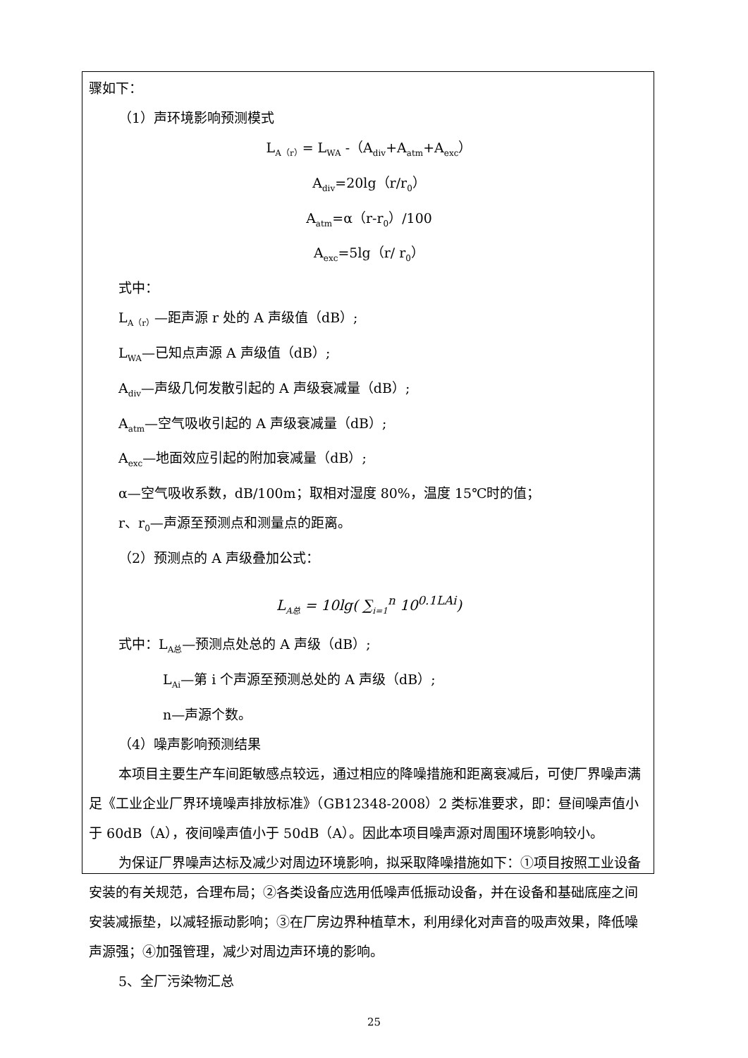骤如下：
（1）声环境影响预测模式
L<sub>A（r）</sub>= L<sub>WA</sub> -（A<sub>div</sub>+A<sub>atm</sub>+A<sub>exc</sub>）
A<sub>div</sub>=20lg（r/r<sub>0</sub>）
A<sub>atm</sub>=α（r-r<sub>0</sub>）/100
A<sub>exc</sub>=5lg（r/ r<sub>0</sub>）
式中：
L<sub>A（r）</sub>—距声源 r 处的 A 声级值（dB）;
L<sub>WA</sub>—已知点声源 A 声级值（dB）;
A<sub>div</sub>—声级几何发散引起的 A 声级衰减量（dB）;
A<sub>atm</sub>—空气吸收引起的 A 声级衰减量（dB）;
A<sub>exc</sub>—地面效应引起的附加衰减量（dB）;
α—空气吸收系数，dB/100m；取相对湿度 80%，温度 15℃时的值；
r、r<sub>0</sub>—声源至预测点和测量点的距离。
（2）预测点的 A 声级叠加公式：
L<sub>A总</sub> = 10lg( ∑<sub>i=1</sub><sup>n</sup> 10<sup>0.1LAi</sup>)
式中：L<sub>A总</sub>—预测点处总的 A 声级（dB）;
L<sub>Ai</sub>—第 i 个声源至预测总处的 A 声级（dB）;
n—声源个数。
（4）噪声影响预测结果
本项目主要生产车间距敏感点较远，通过相应的降噪措施和距离衰减后，可使厂界噪声满足《工业企业厂界环境噪声排放标准》（GB12348-2008）2 类标准要求，即：昼间噪声值小于 60dB（A），夜间噪声值小于 50dB（A）。因此本项目噪声源对周围环境影响较小。
为保证厂界噪声达标及减少对周边环境影响，拟采取降噪措施如下：①项目按照工业设备安装的有关规范，合理布局；②各类设备应选用低噪声低振动设备，并在设备和基础底座之间安装减振垫，以减轻振动影响；③在厂房边界种植草木，利用绿化对声音的吸声效果，降低噪声源强；④加强管理，减少对周边声环境的影响。
5、全厂污染物汇总
25